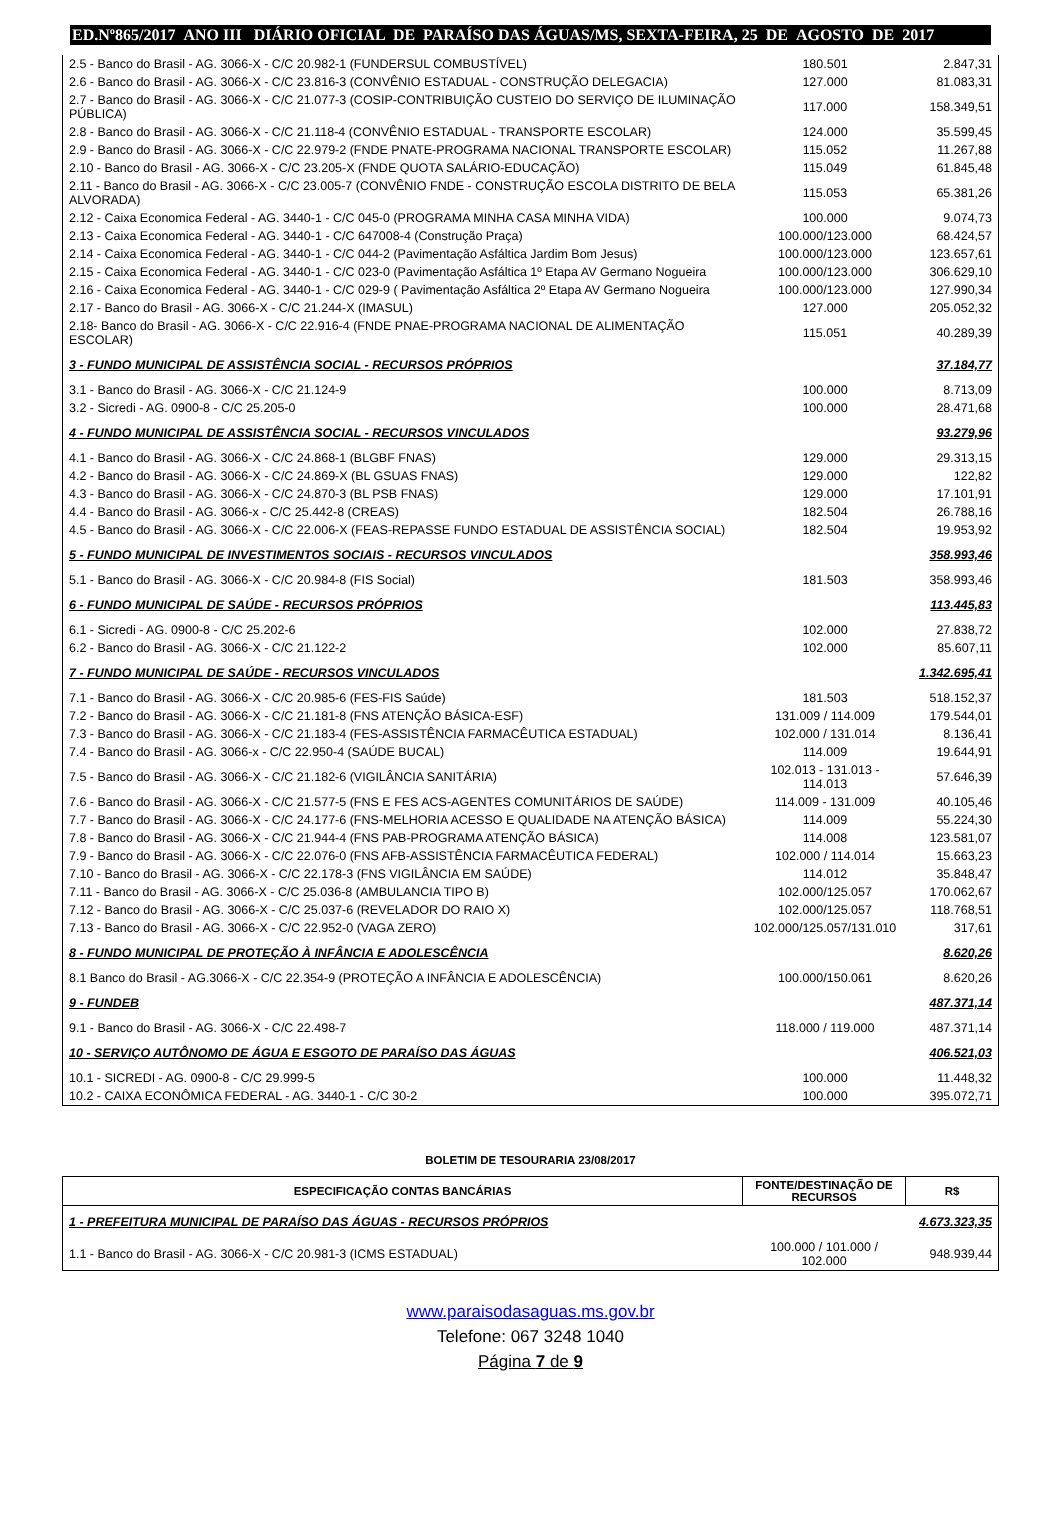ED.Nº865/2017 ANO III DIÁRIO OFICIAL DE PARAÍSO DAS ÁGUAS/MS, SEXTA-FEIRA, 25 DE AGOSTO DE 2017
| 2.5 - Banco do Brasil - AG. 3066-X - C/C 20.982-1 (FUNDERSUL COMBUSTÍVEL) | 180.501 | 2.847,31 |
| 2.6 - Banco do Brasil - AG. 3066-X - C/C 23.816-3 (CONVÊNIO ESTADUAL - CONSTRUÇÃO DELEGACIA) | 127.000 | 81.083,31 |
| 2.7 - Banco do Brasil - AG. 3066-X - C/C 21.077-3 (COSIP-CONTRIBUIÇÃO CUSTEIO DO SERVIÇO DE ILUMINAÇÃO PÚBLICA) | 117.000 | 158.349,51 |
| 2.8 - Banco do Brasil - AG. 3066-X - C/C 21.118-4 (CONVÊNIO ESTADUAL - TRANSPORTE ESCOLAR) | 124.000 | 35.599,45 |
| 2.9 - Banco do Brasil - AG. 3066-X - C/C 22.979-2 (FNDE PNATE-PROGRAMA NACIONAL TRANSPORTE ESCOLAR) | 115.052 | 11.267,88 |
| 2.10 - Banco do Brasil - AG. 3066-X - C/C 23.205-X (FNDE QUOTA SALÁRIO-EDUCAÇÃO) | 115.049 | 61.845,48 |
| 2.11 - Banco do Brasil - AG. 3066-X - C/C 23.005-7 (CONVÊNIO FNDE - CONSTRUÇÃO ESCOLA DISTRITO DE BELA ALVORADA) | 115.053 | 65.381,26 |
| 2.12 - Caixa Economica Federal - AG. 3440-1 - C/C 045-0 (PROGRAMA MINHA CASA MINHA VIDA) | 100.000 | 9.074,73 |
| 2.13 - Caixa Economica Federal - AG. 3440-1 - C/C 647008-4 (Construção Praça) | 100.000/123.000 | 68.424,57 |
| 2.14 - Caixa Economica Federal - AG. 3440-1 - C/C 044-2 (Pavimentação Asfáltica Jardim Bom Jesus) | 100.000/123.000 | 123.657,61 |
| 2.15 - Caixa Economica Federal - AG. 3440-1 - C/C 023-0 (Pavimentação Asfáltica 1º Etapa AV Germano Nogueira | 100.000/123.000 | 306.629,10 |
| 2.16 - Caixa Economica Federal - AG. 3440-1 - C/C 029-9 ( Pavimentação Asfáltica 2º Etapa AV Germano Nogueira | 100.000/123.000 | 127.990,34 |
| 2.17 - Banco do Brasil - AG. 3066-X - C/C 21.244-X (IMASUL) | 127.000 | 205.052,32 |
| 2.18- Banco do Brasil - AG. 3066-X - C/C 22.916-4 (FNDE PNAE-PROGRAMA NACIONAL DE ALIMENTAÇÃO ESCOLAR) | 115.051 | 40.289,39 |
| 3 - FUNDO MUNICIPAL DE ASSISTÊNCIA SOCIAL - RECURSOS PRÓPRIOS | | 37.184,77 |
| 3.1 - Banco do Brasil - AG. 3066-X - C/C 21.124-9 | 100.000 | 8.713,09 |
| 3.2 - Sicredi - AG. 0900-8 - C/C 25.205-0 | 100.000 | 28.471,68 |
| 4 - FUNDO MUNICIPAL DE ASSISTÊNCIA SOCIAL - RECURSOS VINCULADOS | | 93.279,96 |
| 4.1 - Banco do Brasil - AG. 3066-X - C/C 24.868-1 (BLGBF FNAS) | 129.000 | 29.313,15 |
| 4.2 - Banco do Brasil - AG. 3066-X - C/C 24.869-X (BL GSUAS FNAS) | 129.000 | 122,82 |
| 4.3 - Banco do Brasil - AG. 3066-X - C/C 24.870-3 (BL PSB FNAS) | 129.000 | 17.101,91 |
| 4.4 - Banco do Brasil - AG. 3066-x - C/C 25.442-8 (CREAS) | 182.504 | 26.788,16 |
| 4.5 - Banco do Brasil - AG. 3066-X - C/C 22.006-X (FEAS-REPASSE FUNDO ESTADUAL DE ASSISTÊNCIA SOCIAL) | 182.504 | 19.953,92 |
| 5 - FUNDO MUNICIPAL DE INVESTIMENTOS SOCIAIS - RECURSOS VINCULADOS | | 358.993,46 |
| 5.1 - Banco do Brasil - AG. 3066-X - C/C 20.984-8 (FIS Social) | 181.503 | 358.993,46 |
| 6 - FUNDO MUNICIPAL DE SAÚDE - RECURSOS PRÓPRIOS | | 113.445,83 |
| 6.1 - Sicredi - AG. 0900-8 - C/C 25.202-6 | 102.000 | 27.838,72 |
| 6.2 - Banco do Brasil - AG. 3066-X - C/C 21.122-2 | 102.000 | 85.607,11 |
| 7 - FUNDO MUNICIPAL DE SAÚDE - RECURSOS VINCULADOS | | 1.342.695,41 |
| 7.1 - Banco do Brasil - AG. 3066-X - C/C 20.985-6 (FES-FIS Saúde) | 181.503 | 518.152,37 |
| 7.2 - Banco do Brasil - AG. 3066-X - C/C 21.181-8 (FNS ATENÇÃO BÁSICA-ESF) | 131.009 / 114.009 | 179.544,01 |
| 7.3 - Banco do Brasil - AG. 3066-X - C/C 21.183-4 (FES-ASSISTÊNCIA FARMACÊUTICA ESTADUAL) | 102.000 / 131.014 | 8.136,41 |
| 7.4 - Banco do Brasil - AG. 3066-x - C/C 22.950-4 (SAÚDE BUCAL) | 114.009 | 19.644,91 |
| 7.5 - Banco do Brasil - AG. 3066-X - C/C 21.182-6 (VIGILÂNCIA SANITÁRIA) | 102.013 - 131.013 - 114.013 | 57.646,39 |
| 7.6 - Banco do Brasil - AG. 3066-X - C/C 21.577-5 (FNS E FES ACS-AGENTES COMUNITÁRIOS DE SAÚDE) | 114.009 - 131.009 | 40.105,46 |
| 7.7 - Banco do Brasil - AG. 3066-X - C/C 24.177-6 (FNS-MELHORIA ACESSO E QUALIDADE NA ATENÇÃO BÁSICA) | 114.009 | 55.224,30 |
| 7.8 - Banco do Brasil - AG. 3066-X - C/C 21.944-4 (FNS PAB-PROGRAMA ATENÇÃO BÁSICA) | 114.008 | 123.581,07 |
| 7.9 - Banco do Brasil - AG. 3066-X - C/C 22.076-0 (FNS AFB-ASSISTÊNCIA FARMACÊUTICA FEDERAL) | 102.000 / 114.014 | 15.663,23 |
| 7.10 - Banco do Brasil - AG. 3066-X - C/C 22.178-3 (FNS VIGILÂNCIA EM SAÚDE) | 114.012 | 35.848,47 |
| 7.11 - Banco do Brasil - AG. 3066-X - C/C 25.036-8 (AMBULANCIA TIPO B) | 102.000/125.057 | 170.062,67 |
| 7.12 - Banco do Brasil - AG. 3066-X - C/C 25.037-6 (REVELADOR DO RAIO X) | 102.000/125.057 | 118.768,51 |
| 7.13 - Banco do Brasil - AG. 3066-X - C/C 22.952-0 (VAGA ZERO) | 102.000/125.057/131.010 | 317,61 |
| 8 - FUNDO MUNICIPAL DE PROTEÇÃO À INFÂNCIA E ADOLESCÊNCIA | | 8.620,26 |
| 8.1 Banco do Brasil - AG.3066-X - C/C 22.354-9 (PROTEÇÃO A INFÂNCIA E ADOLESCÊNCIA) | 100.000/150.061 | 8.620,26 |
| 9 - FUNDEB | | 487.371,14 |
| 9.1 - Banco do Brasil - AG. 3066-X - C/C 22.498-7 | 118.000 / 119.000 | 487.371,14 |
| 10 - SERVIÇO AUTÔNOMO DE ÁGUA E ESGOTO DE PARAÍSO DAS ÁGUAS | | 406.521,03 |
| 10.1 - SICREDI - AG. 0900-8 - C/C 29.999-5 | 100.000 | 11.448,32 |
| 10.2 - CAIXA ECONÔMICA FEDERAL - AG. 3440-1 - C/C 30-2 | 100.000 | 395.072,71 |
BOLETIM DE TESOURARIA 23/08/2017
| ESPECIFICAÇÃO CONTAS BANCÁRIAS | FONTE/DESTINAÇÃO DE RECURSOS | R$ |
| --- | --- | --- |
| 1 - PREFEITURA MUNICIPAL DE PARAÍSO DAS ÁGUAS - RECURSOS PRÓPRIOS | | 4.673.323,35 |
| 1.1 - Banco do Brasil - AG. 3066-X - C/C 20.981-3 (ICMS ESTADUAL) | 100.000 / 101.000 / 102.000 | 948.939,44 |
www.paraisodasaguas.ms.gov.br
Telefone: 067 3248 1040
Página 7 de 9